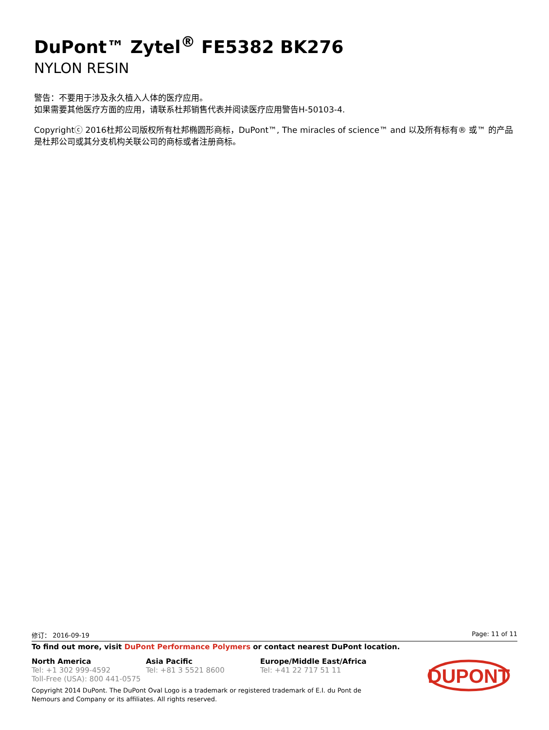DuPont™ Zytel<sup>®</sup> FE5382 BK276
NYLON RESIN
警告：不要用于涉及永久植入人体的医疗应用。
如果需要其他医疗方面的应用，请联系杜邦销售代表并阅读医疗应用警告H-50103-4.
Copyrightⓒ 2016杜邦公司版权所有杜邦椭圆形商标，DuPont™, The miracles of science™ and 以及所有标有® 或™ 的产品是杜邦公司或其分支机构关联公司的商标或者注册商标。
修订： 2016-09-19 Page: 11 of 11
To find out more, visit DuPont Performance Polymers or contact nearest DuPont location.
North America
Tel: +1 302 999-4592
Toll-Free (USA): 800 441-0575
Asia Pacific
Tel: +81 3 5521 8600
Europe/Middle East/Africa
Tel: +41 22 717 51 11
Copyright 2014 DuPont. The DuPont Oval Logo is a trademark or registered trademark of E.I. du Pont de Nemours and Company or its affiliates. All rights reserved.
DUPONT